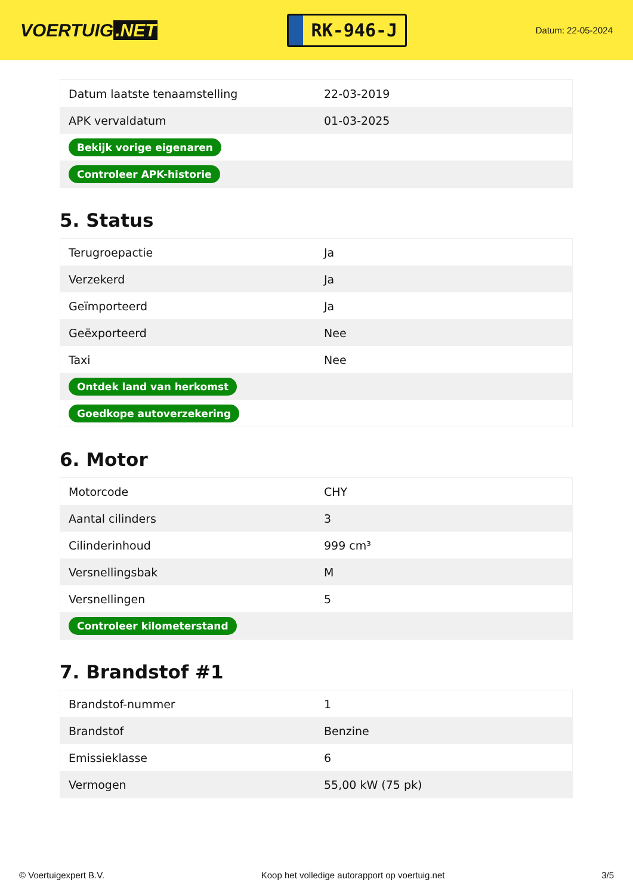VOERTUIG.NET
RK-946-J
Datum: 22-05-2024
| Datum laatste tenaamstelling | 22-03-2019 |
| APK vervaldatum | 01-03-2025 |
| Bekijk vorige eigenaren | |
| Controleer APK-historie | |
5. Status
| Terugroepactie | Ja |
| Verzekerd | Ja |
| Geïmporteerd | Ja |
| Geëxporteerd | Nee |
| Taxi | Nee |
| Ontdek land van herkomst | |
| Goedkope autoverzekering | |
6. Motor
| Motorcode | CHY |
| Aantal cilinders | 3 |
| Cilinderinhoud | 999 cm³ |
| Versnellingsbak | M |
| Versnellingen | 5 |
| Controleer kilometerstand | |
7. Brandstof #1
| Brandstof-nummer | 1 |
| Brandstof | Benzine |
| Emissieklasse | 6 |
| Vermogen | 55,00 kW (75 pk) |
© Voertuigexpert B.V. Koop het volledige autorapport op voertuig.net 3/5